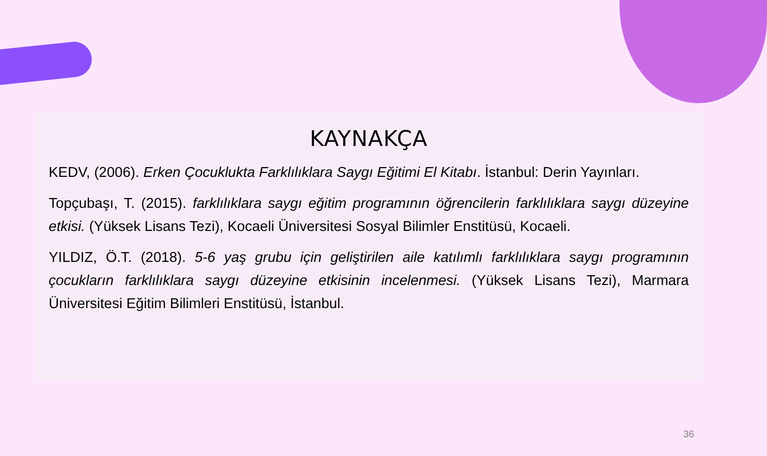KAYNAKÇA
KEDV, (2006). Erken Çocuklukta Farklılıklara Saygı Eğitimi El Kitabı. İstanbul: Derin Yayınları.
Topçubaşı, T. (2015). farklılıklara saygı eğitim programının öğrencilerin farklılıklara saygı düzeyine etkisi. (Yüksek Lisans Tezi), Kocaeli Üniversitesi Sosyal Bilimler Enstitüsü, Kocaeli.
YILDIZ, Ö.T. (2018). 5-6 yaş grubu için geliştirilen aile katılımlı farklılıklara saygı programının çocukların farklılıklara saygı düzeyine etkisinin incelenmesi. (Yüksek Lisans Tezi), Marmara Üniversitesi Eğitim Bilimleri Enstitüsü, İstanbul.
36